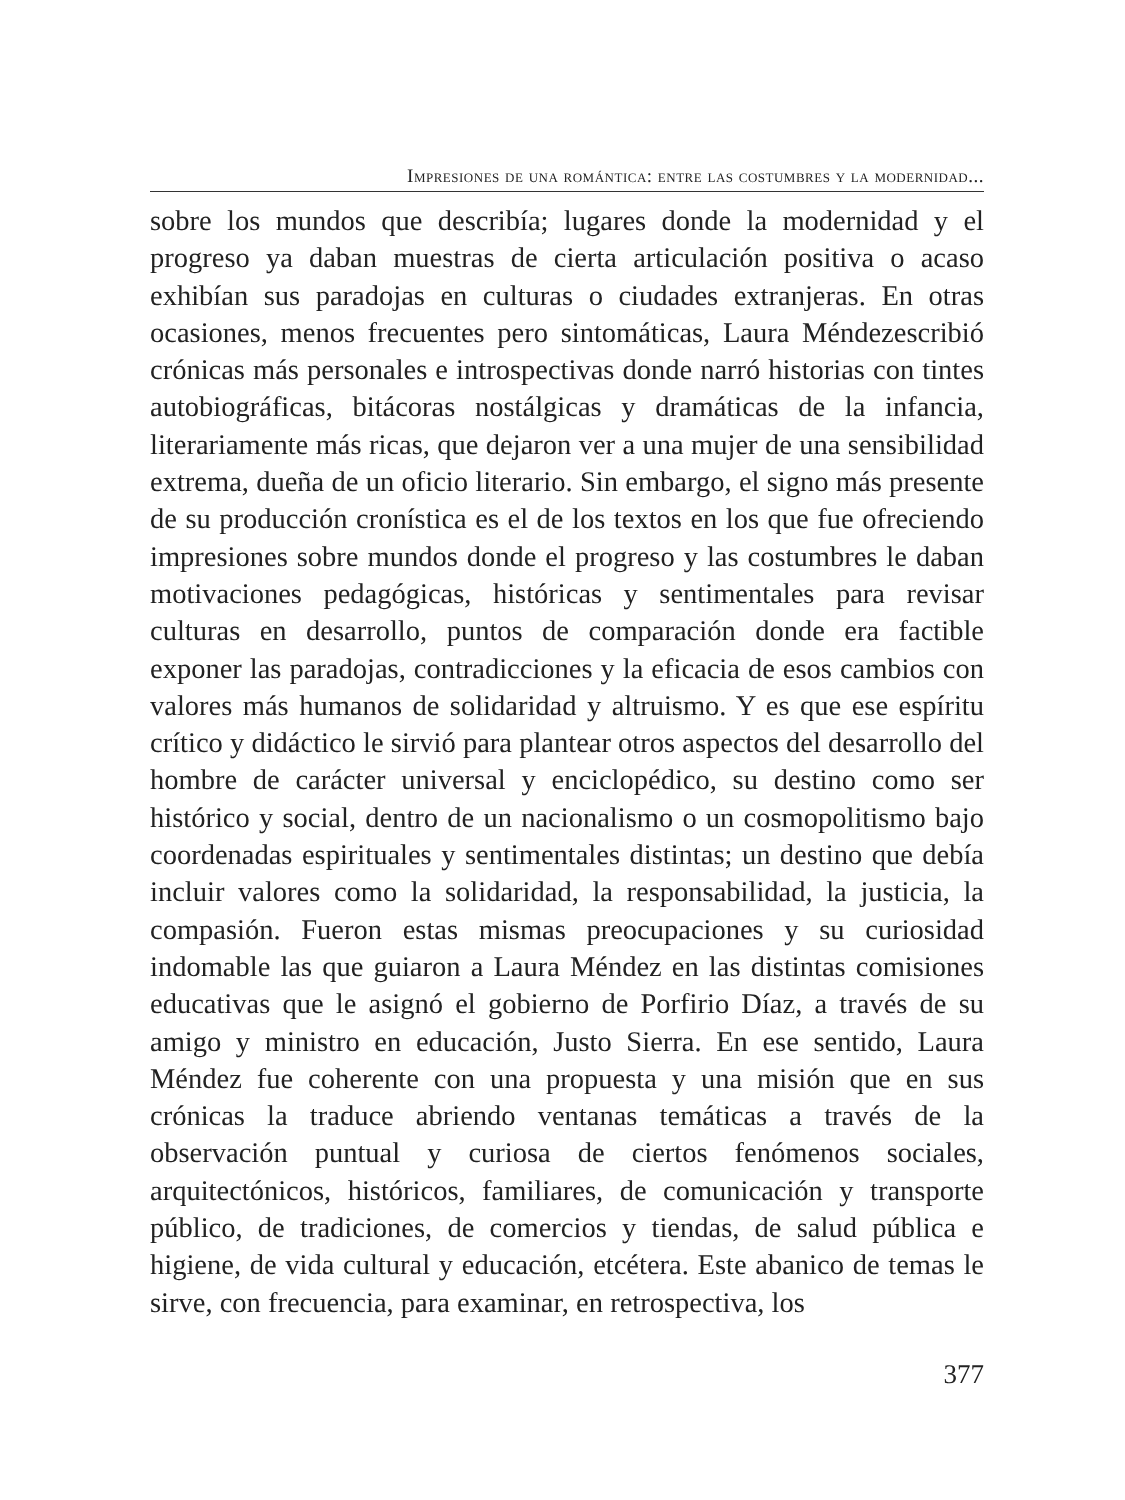Impresiones de una romántica: entre las costumbres y la modernidad...
sobre los mundos que describía; lugares donde la modernidad y el progreso ya daban muestras de cierta articulación positiva o acaso exhibían sus paradojas en culturas o ciudades extranjeras. En otras ocasiones, menos frecuentes pero sintomáticas, Laura Méndezescribió crónicas más personales e introspectivas donde narró historias con tintes autobiográficas, bitácoras nostálgicas y dramáticas de la infancia, literariamente más ricas, que dejaron ver a una mujer de una sensibilidad extrema, dueña de un oficio literario. Sin embargo, el signo más presente de su producción cronística es el de los textos en los que fue ofreciendo impresiones sobre mundos donde el progreso y las costumbres le daban motivaciones pedagógicas, históricas y sentimentales para revisar culturas en desarrollo, puntos de comparación donde era factible exponer las paradojas, contradicciones y la eficacia de esos cambios con valores más humanos de solidaridad y altruismo. Y es que ese espíritu crítico y didáctico le sirvió para plantear otros aspectos del desarrollo del hombre de carácter universal y enciclopédico, su destino como ser histórico y social, dentro de un nacionalismo o un cosmopolitismo bajo coordenadas espirituales y sentimentales distintas; un destino que debía incluir valores como la solidaridad, la responsabilidad, la justicia, la compasión. Fueron estas mismas preocupaciones y su curiosidad indomable las que guiaron a Laura Méndez en las distintas comisiones educativas que le asignó el gobierno de Porfirio Díaz, a través de su amigo y ministro en educación, Justo Sierra. En ese sentido, Laura Méndez fue coherente con una propuesta y una misión que en sus crónicas la traduce abriendo ventanas temáticas a través de la observación puntual y curiosa de ciertos fenómenos sociales, arquitectónicos, históricos, familiares, de comunicación y transporte público, de tradiciones, de comercios y tiendas, de salud pública e higiene, de vida cultural y educación, etcétera. Este abanico de temas le sirve, con frecuencia, para examinar, en retrospectiva, los
377